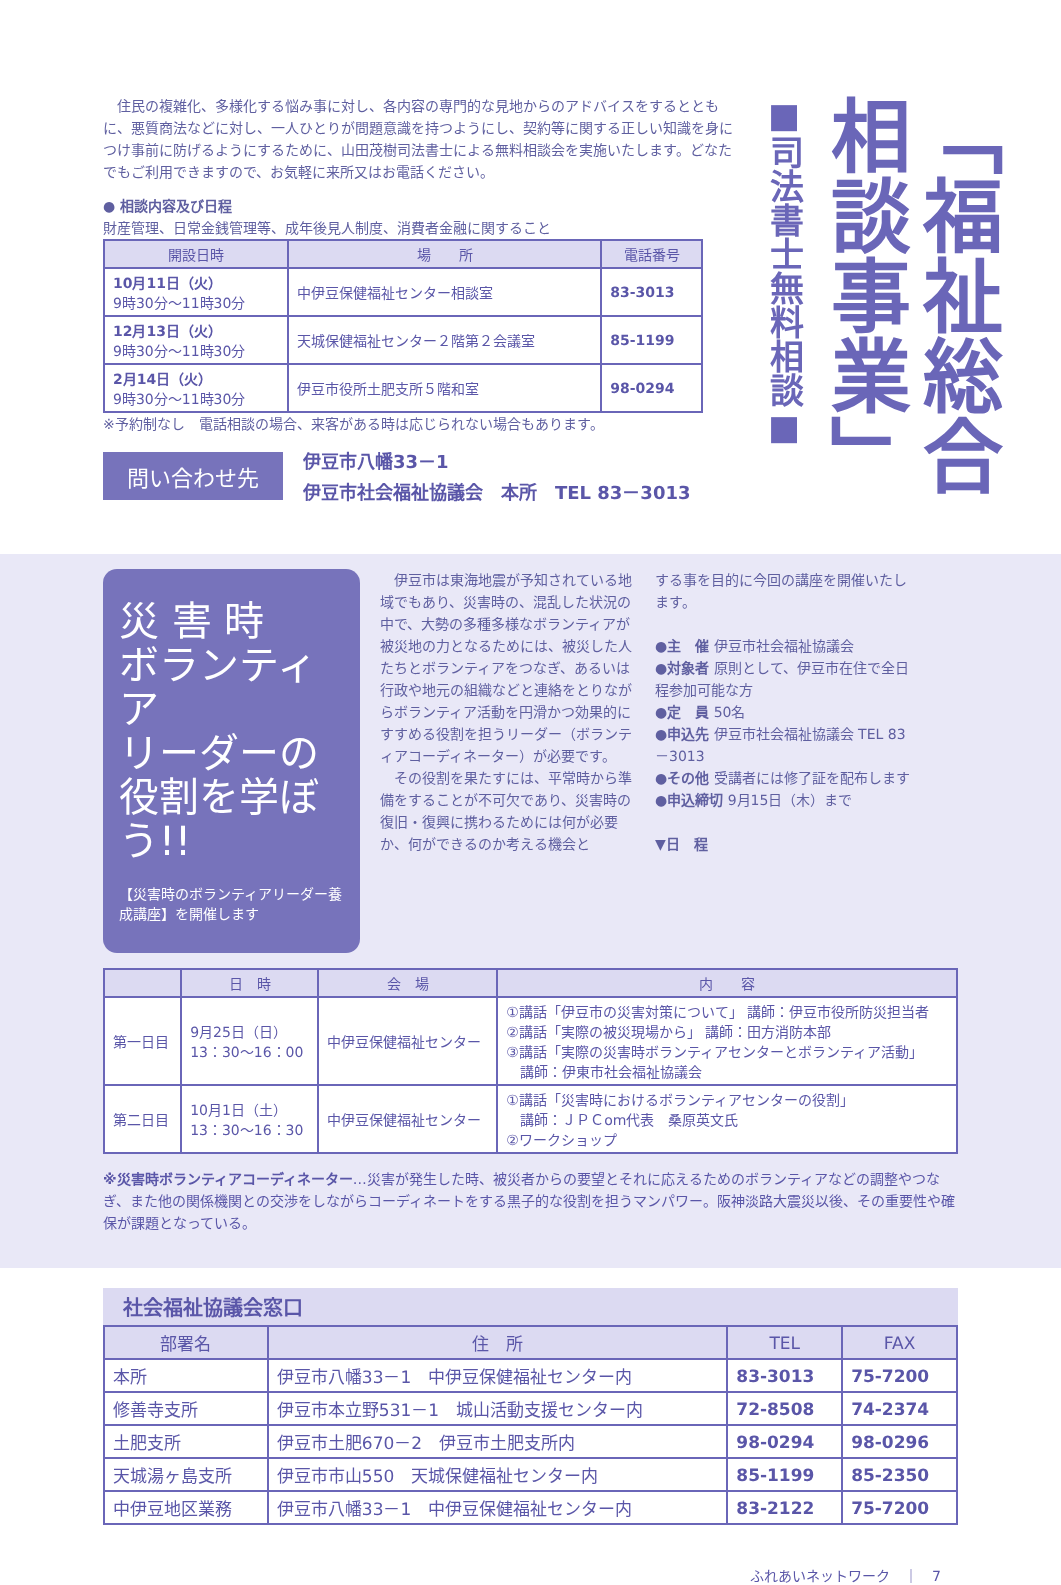住民の複雑化、多様化する悩み事に対し、各内容の専門的な見地からのアドバイスをするとともに、悪質商法などに対し、一人ひとりが問題意識を持つようにし、契約等に関する正しい知識を身につけ事前に防げるようにするために、山田茂樹司法書士による無料相談会を実施いたします。どなたでもご利用できますので、お気軽に来所又はお電話ください。
● 相談内容及び日程
財産管理、日常金銭管理等、成年後見人制度、消費者金融に関すること
| 開設日時 | 場 所 | 電話番号 |
| --- | --- | --- |
| 10月11日（火） 9時30分～11時30分 | 中伊豆保健福祉センター相談室 | 83-3013 |
| 12月13日（火） 9時30分～11時30分 | 天城保健福祉センター２階第２会議室 | 85-1199 |
| 2月14日（火） 9時30分～11時30分 | 伊豆市役所土肥支所５階和室 | 98-0294 |
※予約制なし　電話相談の場合、来客がある時は応じられない場合もあります。
問い合わせ先 伊豆市八幡33－1
伊豆市社会福祉協議会　本所　TEL 83－3013
「福祉総合
相談事業」
■司法書士無料相談■
災 害 時
ボランティア
リーダーの
役割を学ぼう!!
【災害時のボランティアリーダー養成講座】を開催します
　伊豆市は東海地震が予知されている地域でもあり、災害時の、混乱した状況の中で、大勢の多種多様なボランティアが被災地の力となるためには、被災した人たちとボランティアをつなぎ、あるいは行政や地元の組織などと連絡をとりながらボランティア活動を円滑かつ効果的にすすめる役割を担うリーダー（ボランティアコーディネーター）が必要です。
　その役割を果たすには、平常時から準備をすることが不可欠であり、災害時の復旧・復興に携わるためには何が必要か、何ができるのか考える機会と
する事を目的に今回の講座を開催いたします。
●主　催 伊豆市社会福祉協議会
●対象者 原則として、伊豆市在住で全日程参加可能な方
●定　員 50名
●申込先 伊豆市社会福祉協議会 TEL 83－3013
●その他 受講者には修了証を配布します
●申込締切 9月15日（木）まで
▼日　程
| | 日 時 | 会 場 | 内 容 |
| --- | --- | --- | --- |
| 第一日目 | 9月25日（日） 13：30～16：00 | 中伊豆保健福祉センター | ①講話「伊豆市の災害対策について」 講師：伊豆市役所防災担当者 ②講話「実際の被災現場から」 講師：田方消防本部 ③講話「実際の災害時ボランティアセンターとボランティア活動」 講師：伊東市社会福祉協議会 |
| 第二日目 | 10月1日（土） 13：30～16：30 | 中伊豆保健福祉センター | ①講話「災害時におけるボランティアセンターの役割」 講師：ＪＰＣom代表 桑原英文氏 ②ワークショップ |
※災害時ボランティアコーディネーター…災害が発生した時、被災者からの要望とそれに応えるためのボランティアなどの調整やつなぎ、また他の関係機関との交渉をしながらコーディネートをする黒子的な役割を担うマンパワー。阪神淡路大震災以後、その重要性や確保が課題となっている。
社会福祉協議会窓口
| 部署名 | 住 所 | TEL | FAX |
| --- | --- | --- | --- |
| 本所 | 伊豆市八幡33－1 中伊豆保健福祉センター内 | 83-3013 | 75-7200 |
| 修善寺支所 | 伊豆市本立野531－1 城山活動支援センター内 | 72-8508 | 74-2374 |
| 土肥支所 | 伊豆市土肥670－2 伊豆市土肥支所内 | 98-0294 | 98-0296 |
| 天城湯ヶ島支所 | 伊豆市市山550 天城保健福祉センター内 | 85-1199 | 85-2350 |
| 中伊豆地区業務 | 伊豆市八幡33－1 中伊豆保健福祉センター内 | 83-2122 | 75-7200 |
ふれあいネットワーク　｜　7